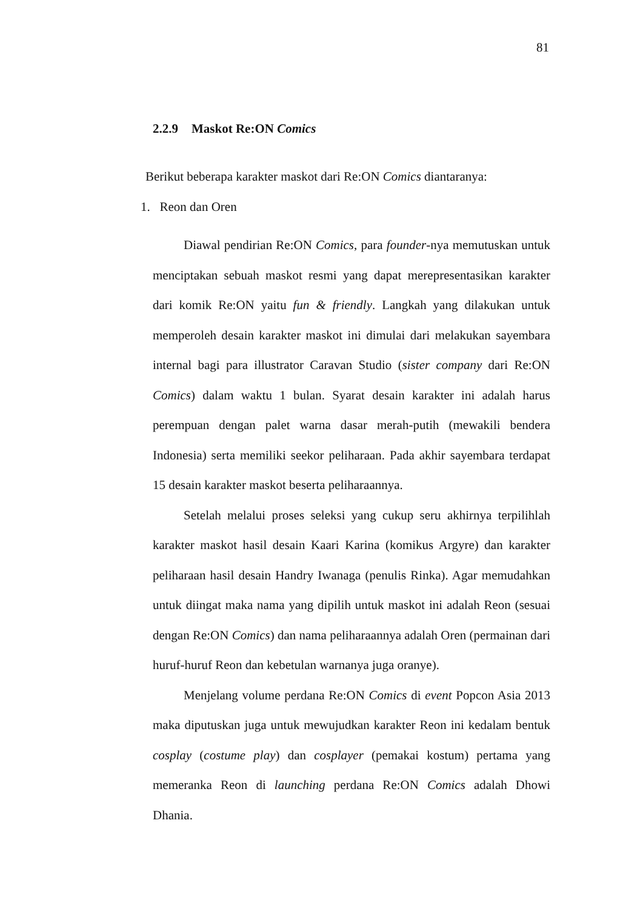81
2.2.9 Maskot Re:ON Comics
Berikut beberapa karakter maskot dari Re:ON Comics diantaranya:
1. Reon dan Oren
Diawal pendirian Re:ON Comics, para founder-nya memutuskan untuk menciptakan sebuah maskot resmi yang dapat merepresentasikan karakter dari komik Re:ON yaitu fun & friendly. Langkah yang dilakukan untuk memperoleh desain karakter maskot ini dimulai dari melakukan sayembara internal bagi para illustrator Caravan Studio (sister company dari Re:ON Comics) dalam waktu 1 bulan. Syarat desain karakter ini adalah harus perempuan dengan palet warna dasar merah-putih (mewakili bendera Indonesia) serta memiliki seekor peliharaan. Pada akhir sayembara terdapat 15 desain karakter maskot beserta peliharaannya.
Setelah melalui proses seleksi yang cukup seru akhirnya terpilihlah karakter maskot hasil desain Kaari Karina (komikus Argyre) dan karakter peliharaan hasil desain Handry Iwanaga (penulis Rinka). Agar memudahkan untuk diingat maka nama yang dipilih untuk maskot ini adalah Reon (sesuai dengan Re:ON Comics) dan nama peliharaannya adalah Oren (permainan dari huruf-huruf Reon dan kebetulan warnanya juga oranye).
Menjelang volume perdana Re:ON Comics di event Popcon Asia 2013 maka diputuskan juga untuk mewujudkan karakter Reon ini kedalam bentuk cosplay (costume play) dan cosplayer (pemakai kostum) pertama yang memeranka Reon di launching perdana Re:ON Comics adalah Dhowi Dhania.